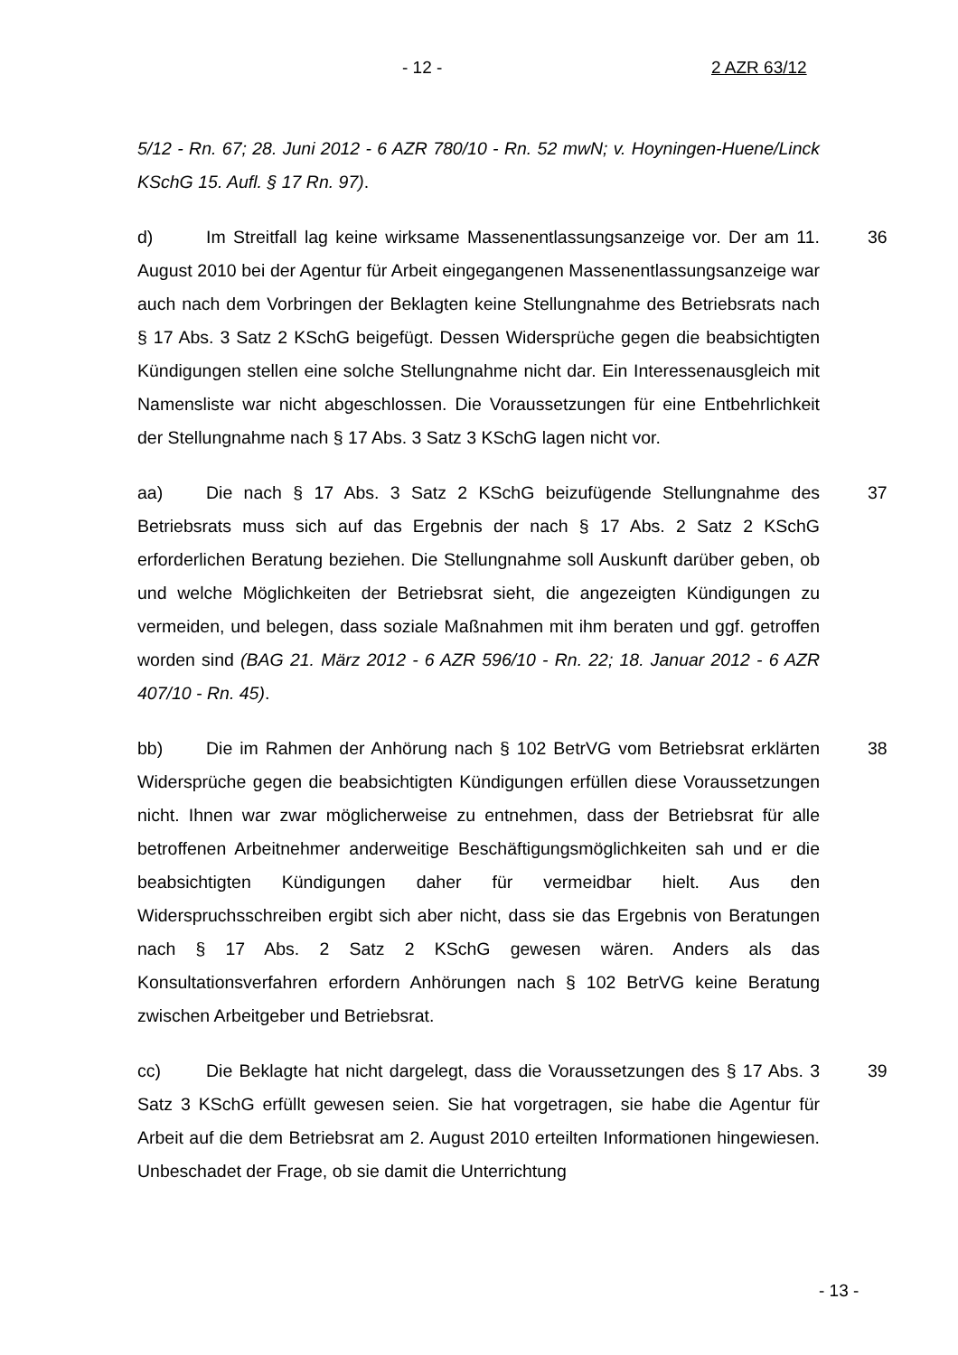- 12 - 2 AZR 63/12
5/12 - Rn. 67; 28. Juni 2012 - 6 AZR 780/10 - Rn. 52 mwN; v. Hoyningen-Huene/Linck KSchG 15. Aufl. § 17 Rn. 97).
36 d) Im Streitfall lag keine wirksame Massenentlassungsanzeige vor. Der am 11. August 2010 bei der Agentur für Arbeit eingegangenen Massenentlassungsanzeige war auch nach dem Vorbringen der Beklagten keine Stellungnahme des Betriebsrats nach § 17 Abs. 3 Satz 2 KSchG beigefügt. Dessen Widersprüche gegen die beabsichtigten Kündigungen stellen eine solche Stellungnahme nicht dar. Ein Interessenausgleich mit Namensliste war nicht abgeschlossen. Die Voraussetzungen für eine Entbehrlichkeit der Stellungnahme nach § 17 Abs. 3 Satz 3 KSchG lagen nicht vor.
37 aa) Die nach § 17 Abs. 3 Satz 2 KSchG beizufügende Stellungnahme des Betriebsrats muss sich auf das Ergebnis der nach § 17 Abs. 2 Satz 2 KSchG erforderlichen Beratung beziehen. Die Stellungnahme soll Auskunft darüber geben, ob und welche Möglichkeiten der Betriebsrat sieht, die angezeigten Kündigungen zu vermeiden, und belegen, dass soziale Maßnahmen mit ihm beraten und ggf. getroffen worden sind (BAG 21. März 2012 - 6 AZR 596/10 - Rn. 22; 18. Januar 2012 - 6 AZR 407/10 - Rn. 45).
38 bb) Die im Rahmen der Anhörung nach § 102 BetrVG vom Betriebsrat erklärten Widersprüche gegen die beabsichtigten Kündigungen erfüllen diese Voraussetzungen nicht. Ihnen war zwar möglicherweise zu entnehmen, dass der Betriebsrat für alle betroffenen Arbeitnehmer anderweitige Beschäftigungsmöglichkeiten sah und er die beabsichtigten Kündigungen daher für vermeidbar hielt. Aus den Widerspruchsschreiben ergibt sich aber nicht, dass sie das Ergebnis von Beratungen nach § 17 Abs. 2 Satz 2 KSchG gewesen wären. Anders als das Konsultationsverfahren erfordern Anhörungen nach § 102 BetrVG keine Beratung zwischen Arbeitgeber und Betriebsrat.
39 cc) Die Beklagte hat nicht dargelegt, dass die Voraussetzungen des § 17 Abs. 3 Satz 3 KSchG erfüllt gewesen seien. Sie hat vorgetragen, sie habe die Agentur für Arbeit auf die dem Betriebsrat am 2. August 2010 erteilten Informationen hingewiesen. Unbeschadet der Frage, ob sie damit die Unterrichtung
- 13 -